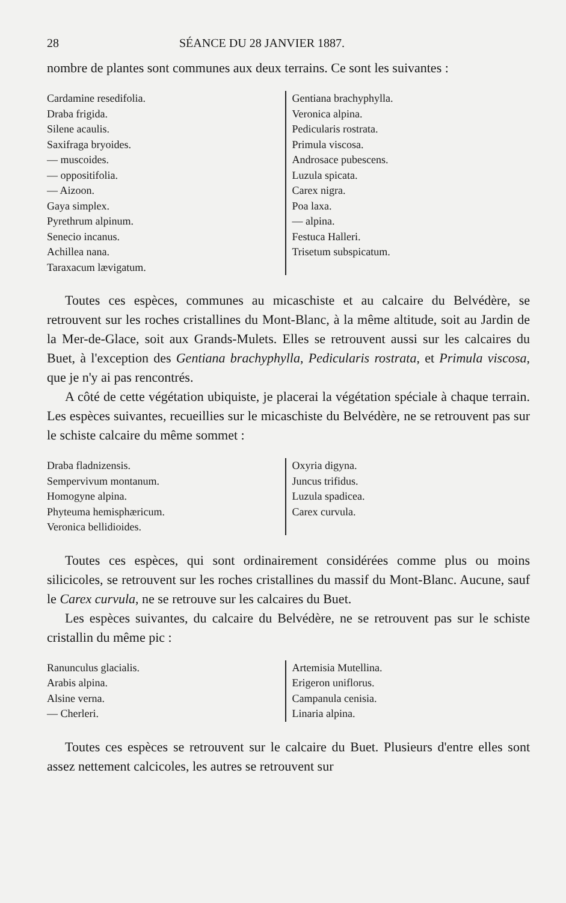28 SÉANCE DU 28 JANVIER 1887.
nombre de plantes sont communes aux deux terrains. Ce sont les suivantes :
Cardamine resedifolia.
Draba frigida.
Silene acaulis.
Saxifraga bryoides.
— muscoides.
— oppositifolia.
— Aizoon.
Gaya simplex.
Pyrethrum alpinum.
Senecio incanus.
Achillea nana.
Taraxacum lævigatum.
Gentiana brachyphylla.
Veronica alpina.
Pedicularis rostrata.
Primula viscosa.
Androsace pubescens.
Luzula spicata.
Carex nigra.
Poa laxa.
— alpina.
Festuca Halleri.
Trisetum subspicatum.
Toutes ces espèces, communes au micaschiste et au calcaire du Belvédère, se retrouvent sur les roches cristallines du Mont-Blanc, à la même altitude, soit au Jardin de la Mer-de-Glace, soit aux Grands-Mulets. Elles se retrouvent aussi sur les calcaires du Buet, à l'exception des Gentiana brachyphylla, Pedicularis rostrata, et Primula viscosa, que je n'y ai pas rencontrés.
A côté de cette végétation ubiquiste, je placerai la végétation spéciale à chaque terrain. Les espèces suivantes, recueillies sur le micaschiste du Belvédère, ne se retrouvent pas sur le schiste calcaire du même sommet :
Draba fladnizensis.
Sempervivum montanum.
Homogyne alpina.
Phyteuma hemisphæricum.
Veronica bellidioides.
Oxyria digyna.
Juncus trifidus.
Luzula spadicea.
Carex curvula.
Toutes ces espèces, qui sont ordinairement considérées comme plus ou moins silicicoles, se retrouvent sur les roches cristallines du massif du Mont-Blanc. Aucune, sauf le Carex curvula, ne se retrouve sur les calcaires du Buet.
Les espèces suivantes, du calcaire du Belvédère, ne se retrouvent pas sur le schiste cristallin du même pic :
Ranunculus glacialis.
Arabis alpina.
Alsine verna.
— Cherleri.
Artemisia Mutellina.
Erigeron uniflorus.
Campanula cenisia.
Linaria alpina.
Toutes ces espèces se retrouvent sur le calcaire du Buet. Plusieurs d'entre elles sont assez nettement calcicoles, les autres se retrouvent sur